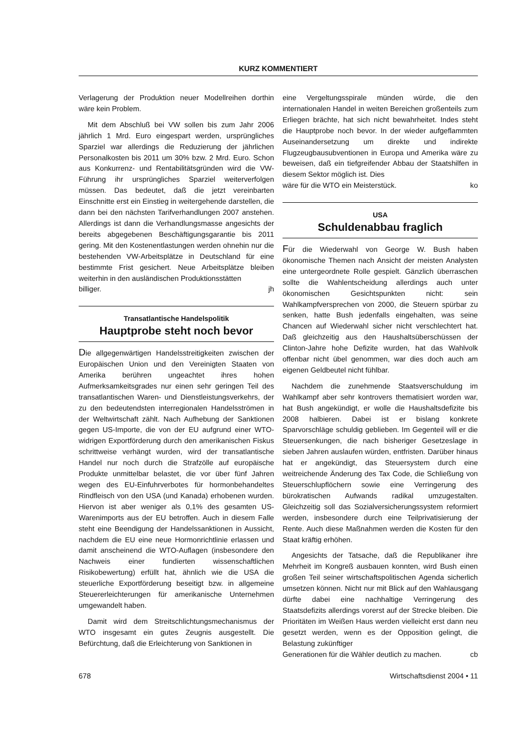KURZ KOMMENTIERT
Verlagerung der Produktion neuer Modellreihen dorthin wäre kein Problem.
Mit dem Abschluß bei VW sollen bis zum Jahr 2006 jährlich 1 Mrd. Euro eingespart werden, ursprüngliches Sparziel war allerdings die Reduzierung der jährlichen Personalkosten bis 2011 um 30% bzw. 2 Mrd. Euro. Schon aus Konkurrenz- und Rentabilitätsgründen wird die VW-Führung ihr ursprüngliches Sparziel weiterverfolgen müssen. Das bedeutet, daß die jetzt vereinbarten Einschnitte erst ein Einstieg in weitergehende darstellen, die dann bei den nächsten Tarifverhandlungen 2007 anstehen. Allerdings ist dann die Verhandlungsmasse angesichts der bereits abgegebenen Beschäftigungsgarantie bis 2011 gering. Mit den Kostenentlastungen werden ohnehin nur die bestehenden VW-Arbeitsplätze in Deutschland für eine bestimmte Frist gesichert. Neue Arbeitsplätze bleiben weiterhin in den ausländischen Produktionsstätten
billiger. jh
Transatlantische Handelspolitik
Hauptprobe steht noch bevor
Die allgegenwärtigen Handelsstreitigkeiten zwischen der Europäischen Union und den Vereinigten Staaten von Amerika berühren ungeachtet ihres hohen Aufmerksamkeitsgrades nur einen sehr geringen Teil des transatlantischen Waren- und Dienstleistungsverkehrs, der zu den bedeutendsten interregionalen Handelsströmen in der Weltwirtschaft zählt. Nach Aufhebung der Sanktionen gegen US-Importe, die von der EU aufgrund einer WTO-widrigen Exportförderung durch den amerikanischen Fiskus schrittweise verhängt wurden, wird der transatlantische Handel nur noch durch die Strafzölle auf europäische Produkte unmittelbar belastet, die vor über fünf Jahren wegen des EU-Einfuhrverbotes für hormonbehandeltes Rindfleisch von den USA (und Kanada) erhobenen wurden. Hiervon ist aber weniger als 0,1% des gesamten US-Warenimports aus der EU betroffen. Auch in diesem Falle steht eine Beendigung der Handelssanktionen in Aussicht, nachdem die EU eine neue Hormonrichtlinie erlassen und damit anscheinend die WTO-Auflagen (insbesondere den Nachweis einer fundierten wissenschaftlichen Risikobewertung) erfüllt hat, ähnlich wie die USA die steuerliche Exportförderung beseitigt bzw. in allgemeine Steuererleichterungen für amerikanische Unternehmen umgewandelt haben.
Damit wird dem Streitschlichtungsmechanismus der WTO insgesamt ein gutes Zeugnis ausgestellt. Die Befürchtung, daß die Erleichterung von Sanktionen in
eine Vergeltungsspirale münden würde, die den internationalen Handel in weiten Bereichen großenteils zum Erliegen brächte, hat sich nicht bewahrheitet. Indes steht die Hauptprobe noch bevor. In der wieder aufgeflammten Auseinandersetzung um direkte und indirekte Flugzeugbausubventionen in Europa und Amerika wäre zu beweisen, daß ein tiefgreifender Abbau der Staatshilfen in diesem Sektor möglich ist. Dies
wäre für die WTO ein Meisterstück. ko
USA
Schuldenabbau fraglich
Für die Wiederwahl von George W. Bush haben ökonomische Themen nach Ansicht der meisten Analysten eine untergeordnete Rolle gespielt. Gänzlich überraschen sollte die Wahlentscheidung allerdings auch unter ökonomischen Gesichtspunkten nicht: sein Wahlkampfversprechen von 2000, die Steuern spürbar zu senken, hatte Bush jedenfalls eingehalten, was seine Chancen auf Wiederwahl sicher nicht verschlechtert hat. Daß gleichzeitig aus den Haushaltsüberschüssen der Clinton-Jahre hohe Defizite wurden, hat das Wahlvolk offenbar nicht übel genommen, war dies doch auch am eigenen Geldbeutel nicht fühlbar.
Nachdem die zunehmende Staatsverschuldung im Wahlkampf aber sehr kontrovers thematisiert worden war, hat Bush angekündigt, er wolle die Haushaltsdefizite bis 2008 halbieren. Dabei ist er bislang konkrete Sparvorschläge schuldig geblieben. Im Gegenteil will er die Steuersenkungen, die nach bisheriger Gesetzeslage in sieben Jahren auslaufen würden, entfristen. Darüber hinaus hat er angekündigt, das Steuersystem durch eine weitreichende Änderung des Tax Code, die Schließung von Steuerschlupflöchern sowie eine Verringerung des bürokratischen Aufwands radikal umzugestalten. Gleichzeitig soll das Sozialversicherungssystem reformiert werden, insbesondere durch eine Teilprivatisierung der Rente. Auch diese Maßnahmen werden die Kosten für den Staat kräftig erhöhen.
Angesichts der Tatsache, daß die Republikaner ihre Mehrheit im Kongreß ausbauen konnten, wird Bush einen großen Teil seiner wirtschaftspolitischen Agenda sicherlich umsetzen können. Nicht nur mit Blick auf den Wahlausgang dürfte dabei eine nachhaltige Verringerung des Staatsdefizits allerdings vorerst auf der Strecke bleiben. Die Prioritäten im Weißen Haus werden vielleicht erst dann neu gesetzt werden, wenn es der Opposition gelingt, die Belastung zukünftiger
Generationen für die Wähler deutlich zu machen. cb
678 Wirtschaftsdienst 2004 • 11